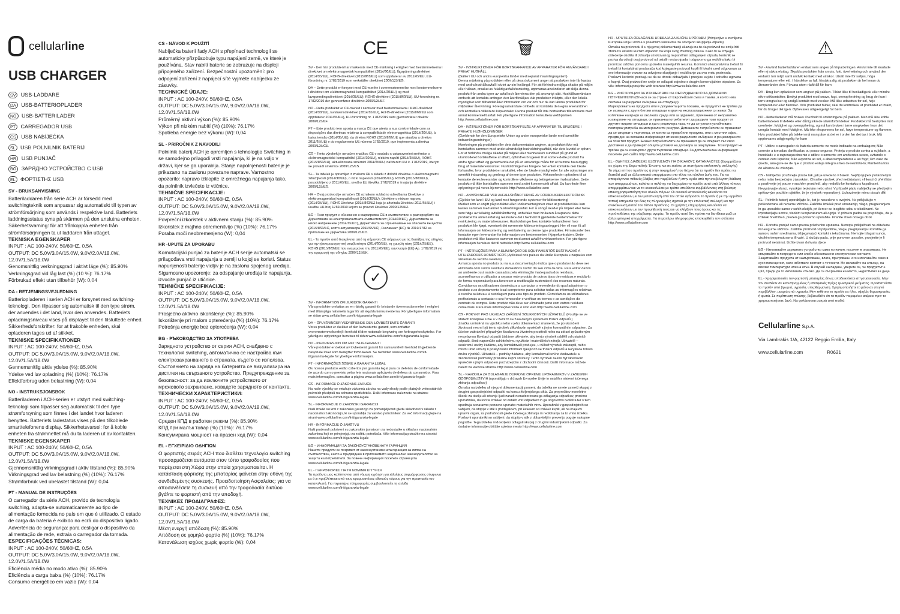cellularline
USB CHARGER
SV USB-LADDARE
DA USB-BATTERIOPLADER
NO USB-BATTERILADER
PT CARREGADOR USB
CS USB NABÍJEČKA
SL USB POLNILNIK BATERIJ
HR USB PUNJAČ
BG ЗАРЯДНО УСТРОЙСТВО С USB
EL ΦΟΡΤΙΣΤΗΣ USB
SV - BRUKSANVISNING
Batteriladdaren från serie ACH är försedd med switchingteknik som anpassar sig automatiskt till typen av strömförsörjning som används i respektive land. Batteriets laddningsstatus syns på skärmen på den anslutna enheten. Säkerhetsvarning: för att frånkoppla enheten från strömförsörjningen ta ut laddaren från uttaget.
TEKNISKA EGENSKAPER
INPUT : AC 100-240V, 50/60HZ, 0.5A
OUTPUT: DC 5.0V/3.0A/15.0W, 9.0V/2.0A/18.0W, 12.0V/1.5A/18.0W
Genomsnittlig verkningsgrad i aktivt läge (%): 85.90%
Verkningsgrad vid låg last (%) (10 %): 76.17%
Förbrukad effekt utan tillbehör (W): 0,04
DA - BETJENINGSVEJLEDNING
Batteriopladeren i serien ACH er forsynet med switching-teknologi. Den tilpasser sig automatisk til den type strøm, der anvendes i det land, hvor den anvendes. Batteriets opladningsniveau vises på displayet til den tilsluttede enhed. Sikkerhedsforskrifter: for at frakoble enheden, skal opladeren tages ud af stikket.
TEKNISKE SPECIFIKATIONER
INPUT : AC 100-240V, 50/60HZ, 0.5A
OUTPUT: DC 5.0V/3.0A/15.0W, 9.0V/2.0A/18.0W, 12.0V/1.5A/18.0W
Gennemsnitlig aktiv ydelse (%): 85.90%
Ydelse ved lav opladning (%) (10%): 76.17%
Effektforbrug uden belastning (W): 0,04
NO - INSTRUKSJONSBOK
Batteriladeren i ACH-serien er utstyrt med switching-teknologi som tilpasser seg automatisk til den type strømforsyning som finnes i det landet hvor laderen benyttes. Batteriets ladestatus vises på den tilkoblede smarttelefonens display. Sikkerhetsvarsel: for å koble enheten fra strømnettet må du ta laderen ut av kontakten.
TEKNISKE EGENSKAPER
INPUT : AC 100-240V, 50/60HZ, 0.5A
OUTPUT: DC 5.0V/3.0A/15.0W, 9.0V/2.0A/18.0W, 12.0V/1.5A/18.0W
Gjennomsnittlig virkningsgrad i aktiv tilstand (%): 85.90%
Virkningsgrad ved lav belastning (%) (10%): 76.17%
Strømforbruk ved ubelastet tilstand (W): 0,04
PT - MANUAL DE INSTRUÇÕES
O carregador da série ACH, provido de tecnologia switching, adapta-se automaticamente ao tipo de alimentação fornecida no país em que é utilizado. O estado de carga da bateria é exibido no ecrã do dispositivo ligado. Advertência de segurança: para desligar o dispositivo da alimentação de rede, extraia o carregador da tomada.
ESPECIFICAÇÕES TÉCNICAS:
INPUT : AC 100-240V, 50/60HZ, 0.5A
OUTPUT: DC 5.0V/3.0A/15.0W, 9.0V/2.0A/18.0W, 12.0V/1.5A/18.0W
Eficiência média no modo ativo (%): 85.90%
Eficiência a carga baixa (%) (10%): 76.17%
Consumo energético em vazio (W): 0,04
CS - NÁVOD K POUŽITÍ
Nabíječka baterií řady ACH s přepínací technologií se automaticky přizpůsobuje typu napájení země, ve které je používána. Stav nabití baterie se zobrazuje na displeji připojeného zařízení. Bezpečnostní upozornění: pro odpojení zařízení z napájecí sítě vyjměte nabíječku ze zásuvky.
TECHNICKÉ ÚDAJE:
INPUT : AC 100-240V, 50/60HZ, 0.5A
OUTPUT: DC 5.0V/3.0A/15.0W, 9.0V/2.0A/18.0W, 12.0V/1.5A/18.0W
Průměrný aktivní výkon (%): 85.90%
Výkon při nízkém nabití (%) (10%): 76.17%
Spotřeba energie bez výkonu (W): 0,04
SL - PRIROČNIK Z NAVODILI
Polnilnik baterij ACH je opremljen s tehnologijo Switching in se samodejno prilagodi vrsti napajanja, ki je na voljo v državi, kjer se ga uporablja. Stanje napolnjenosti baterije je prikazano na zaslonu povezane naprave. Varnostno opozorilo: napravo izklopite iz omrežnega napajanja tako, da polnilnik izvlečete iz vtičnice.
TEHNIČNE SPECIFIKACIJE:
INPUT : AC 100-240V, 50/60HZ, 0.5A
OUTPUT: DC 5.0V/3.0A/15.0W, 9.0V/2.0A/18.0W, 12.0V/1.5A/18.0W
Povprečni izkoristek v aktivnem stanju (%): 85.90%
Izkoristek z majhno obremenitvijo (%) (10%): 76.17%
Poraba moči neobremenjeno (W): 0,04
HR -UPUTE ZA UPORABU
Komutacijski punjač za baterije ACH serije automatski se prilagođava vrsti napajanja u zemlji u kojoj se koristi. Status napunjenosti baterije vidljiv je na zaslonu spojenog uređaja. Sigurnosno upozorenje: za odspajanje uređaja iz napajanja, izvucite punjač iz utičnice.
TEHNIČKE SPECIFIKACIJE:
INPUT : AC 100-240V, 50/60HZ, 0.5A
OUTPUT: DC 5.0V/3.0A/15.0W, 9.0V/2.0A/18.0W, 12.0V/1.5A/18.0W
Prosječno aktivno iskorištenje (%): 85.90%
Iskorištenje pri malom opterećenju (%) (10%): 76.17%
Potrošnja energije bez opterećenja (W): 0,04
BG - РЪКОВОДСТВО ЗА УПОТРЕБА
Зарядното устройство от серия ACH, снабдено с технология switching, автоматично се настройва към електрозахранването в страната, където се използва. Състоянието на заряда на батерията се визуализира на дисплея на свързаното устройство. Предупреждение за безопасност: за да изключите устройството от мрежовото захранване, извадете зарядното от контакта.
ТЕХНИЧЕСКИ ХАРАКТЕРИСТИКИ:
INPUT : AC 100-240V, 50/60HZ, 0.5A
OUTPUT: DC 5.0V/3.0A/15.0W, 9.0V/2.0A/18.0W, 12.0V/1.5A/18.0W
Среден КПД в работен режим (%): 85.90%
КПД при малък товар (%) (10%): 76.17%
Консумирана мощност на празен ход (W): 0,04
EL - ΕΓΧΕΙΡΙΔΙΟ ΟΔΗΓΙΩΝ
Ο φορτιστής σειράς ACH που διαθέτει τεχνολογία switching προσαρμόζεται αυτόματα στον τύπο τροφοδοσίας που παρέχεται στη Χώρα στην οποία χρησιμοποιείται. Η κατάσταση φόρτισης της μπαταρίας φαίνεται στην οθόνη της συνδεδεμένης συσκευής. Προειδοποίηση Ασφαλείας: για να αποσυνδέσετε τη συσκευή από την τροφοδοσία δικτύου βγάλτε το φορτιστή από την υποδοχή.
ΤΕΧΝΙΚΕΣ ΠΡΟΔΙΑΓΡΑΦΕΣ:
INPUT : AC 100-240V, 50/60HZ, 0.5A
OUTPUT: DC 5.0V/3.0A/15.0W, 9.0V/2.0A/18.0W, 12.0V/1.5A/18.0W
Μέση ενεργή απόδοση (%): 85.90%
Απόδοση σε χαμηλό φορτίο (%) (10%): 76.17%
Κατανάλωση ισχύος χωρίς φορτίο (W): 0,04
CE
SV - Den här produkten har markerats med CE-märkning i enlighet med bestämmelserna i direktivet om elektromagnetisk kompatibilitet (2014/30/EU), lågspänningsdirektivet (2014/35/EU), ROHS-direktivet (2015/863/EU) som uppdaterar av 2011/65/EU, EU-förordning nr. 1782/2019 som verkställer direktivet 2009/125/EG.
DA – Dette produkt er forsynet med CE-mærke i overensstemmelse med bestemmelserne i direktivet om elektromagnetisk kompatibilitet (2014/30/EU) og med lavspændingsdirektivet (2014/35/EU), ROHS-direktivet (2015/863/EU), EU-forordning nr. 1782/2019 der gennemfører direktivet 2009/125/EF.
NO - Dette produktet er CE-merket i samsvar med bestemmelsene i EMC-direktivet (2014/30/EU), lavstrømsdirektivet (2014/35/EU), RoHS-direktivet (2015/863/EU som oppdaterer 2011/65/EU), EU-forordning nr. 1782/2019 som gjennomfører direktiv 2009/125/EF.
PT – Este produto tem aposta a marca CE que atesta a sua conformidade com as disposições das diretivas relativas à compatibilidade eletromagnética (2014/30/UE), à baixa tensão (2014/35/UE), da diretiva ROHS (2015/863/UE que atualiza a diretiva 2011/65/UE) e do regulamento UE número 1782/2019, que implementa a diretiva 2009/125/CE.
CS – Tento výrobek je označen značkou CE v souladu s ustanoveními směrnice o elektromagnetické kompatibilitě (2014/30/EU), nízkém napětí (2014/35/EU), ROHS (2015/863/EU), aktualizované směrnicí 2011/65/EU, nařízením EU č. 1782/2019, kterým se provádí směrnice 2009/125/ES.
SL - Ta izdelek je opremljen z znakom CE v skladu z določili direktive o elektromagnetni združljivosti (2014/30/EU), o nizki napetosti (2014/35/EU), ROHS (2015/863/EU), posodobljeno z 2011/65/EU, uredbo EU številka 1782/2019 o izvajanju direktive 2009/125/ES.
HR – Ovaj proizvod je označen CE oznakom sukladno odredbama Direktive o elektromagnetskoj kompatibilnosti (2014/30/EU), Direktive o niskom naponu (2014/35/EU), ROHS Direktive (2015/863/EZ koja je ažurirala Direktivu 2011/65/EU) i uredbe UE broj 1782/2019 kojom se provodi Direktiva 2009/125/EZ.
BG – Този продукт е обозначен с маркировка CE в съответствие с разпоредбите на Директивата за електромагнитната съвместимост (2014/30/ЕС), Директивата за ниско напрежение (2014/35/ЕС), Директивата за ограничаване на опасните вещества (2015/863/ЕС, която актуализира 2011/65/ЕС), Регламент (ЕС) № 2019/1782 за прилагане на Директива 2009/125/ЕО.
EL - Το προϊόν αυτό διακρίνεται από τη σήμανση CE σύμφωνα με τις διατάξεις της οδηγίας για την ηλεκτρομαγνητική συμβατότητα (2014/30/ΕΕ), τη χαμηλή τάση (2014/35/ΕΕ), ROHS (2015/863/ΕΕ που ενημερώνει την 2011/65/ΕΕ), κανονισμό (ΕΕ) Αρ. 1782/2019 για την εφαρμογή της οδηγίας 2009/125/ΕΚ.
✓
SV - INFORMATION OM JURIDISK GARANTI
Våra produkter omfattas av en rättslig garanti för bristande överensstämmelse i enlighet med tillämpliga nationella lagar för att skydda konsumenterna. För ytterligare information se sidan www.cellularline.com/it-it/garanzia-legale
DA – OPLYSNINGER VEDRØRENDE DEN LOVBESTEMTE GARANTI
Vores produkter er dækket af den lovbestemte garanti, som omfatter overensstemmelsesfejl i henhold til den nationale lovgivning om forbrugerbeskyttelse. For yderligere oplysninger henvises til siden www.cellularline.com/it-it/garanzia-legale
NO - INFORMASJON OM RETTSLIG GARANTI
Våre produkter er dekket av lovbestemt garanti for samsvarsfeil i henhold til gjeldende nasjonale lover som beskytter forbrukeren. Se nettsiden www.cellularline.com/it-it/garanzia-legale for ytterligere informasjon.
PT - INFORMAÇÕES SOBRE A GARANTIA LEGAL
Os nossos produtos estão cobertos por garantia legal para os defeitos de conformidade de acordo com o previsto pelas leis nacionais aplicáveis de defesa do consumidor. Para mais informações, consultar a página www.cellularline.com/it-it/garanzia-legale
CS –INFORMACE O ZÁKONNÉ ZÁRUCE
Na naše výrobky se vztahuje zákonná záruka na vady shody podle platných vnitrostátních právních předpisů na ochranu spotřebitele. Další informace naleznete na stránce www.cellularline.com/it-it/garanzia-legale
SL - INFORMACIJE O ZAKONSKI GARANCIJI
Naši izdelki so kriti z zakonsko garancijo za pomanjkljivosti glede skladnosti v skladu z nacionalno zakonodajo, ki se uporablja za varstvo potrošnikov. Za več informacij glejte na strani www.cellularline.com/it-it/garanzia-legale
HR - INFORMACIJE O JAMSTVU
Naši proizvodi pokriveni su zakonskim jamstvom za nedostatke u skladu s nacionalnim zakonima koji se primjenjuju za zaštitu potrošača. Više informacija potražite na stranici www.cellularline.com/it-it/garanzia-legale
BG – ИНФОРМАЦИЯ ЗА ЗАКОНОУСТАНОВЕНАТА ГАРАНЦИЯ
Нашите продукти се покриват от законоустановената гаранция за липса на съответствие, както е предвидено в приложимото национално законодателство за защита на потребителя. За повече информация посетете страницата www.cellularline.com/it-it/garanzia-legale
EL - ΠΛΗΡΟΦΟΡΙΕΣ ΓΙΑ ΤΗ ΝΟΜΙΜΗ ΕΓΓΥΗΣΗ
Τα προϊόντα μας καλύπτονται από νόμιμη εγγύηση για ελλείψεις συμμόρφωσης σύμφωνα με ό,τι προβλέπεται από τους εφαρμοστέους εθνικούς νόμους για την προστασία του καταναλωτή. Για περαιτέρω πληροφορίες συμβουλευτείτε τη σελίδα www.cellularline.com/it-it/garanzia-legale
🗑
SV - INSTRUKTIONER FÖR BORTSKAFFANDE AV APPARATER FÖR ANVÄNDARE I PRIVAT HUSHÅLL
(Gäller i EU och andra europeiska länder med separat insamlingssystem)
Denna märkning på produkten eller på dess dokument anger att produkten inte får kastas med andra hushållsavfall i slutet av sin livslängd. För att förhindra möjliga skador på miljön eller hälsan, orsakat av felaktig avfallshantering, uppmanas användaren att skilja denna produkt från andra typer av avfall och återvinna den på ansvarigt sätt. Hushållsanvändare ombeds att kontakta antingen den återförsäljare där produkten inköpts, eller den lokala myndighet som tillhandahåller information om var och hur de kan lämna produkten för miljösäker återvinning. Företagsanvändare ombeds att kontakta den egna leverantören och kontrollera villkoren i köpeavtalet. Denna produkt får inte bortskaffas tillsammans med annat kommersiellt avfall. För ytterligare information konsultera webbplatsen http://www.cellularline.com
DA - INSTRUKTIONER FOR BORTSKAFFELSE AF APPARATER TIL BRUGERE I PRIVATE HUSHOLDNINGER
(Gældende for den Europæiske Union og andre europæiske lande med særskilte indsamlingsordninger)
Mærkningen på produktet eller dets dokumentation angiver, at produktet ikke må bortskaffes sammen med andet almindeligt husholdningsaffald, når dets levetid er ophørt. For at forhindre mulige skader på miljøet eller menneskers sundhed på grund af ukontrolleret bortskaffelse af affald, opfordres brugeren til at sortere dette produkt fra andre typer affald og genanvende det på en ansvarlige måde for at fremme bæredygtig brug af materialeressourcer. Husholdningernes brugere bør enten kontakte den lokale forhandler, hvor produktet er anskaffet, eller de lokale myndigheder for alle oplysninger om særskilt indsamling og genbrug af denne type produkter. Virksomheder opfordres til at kontakte deres leverandør og kontrollere vilkårene og betingelserne i købsaftalen. Dette produkt må ikke bortskaffes sammen med andet kommercielt affald. Du kan finde flere oplysninger på vores hjemmeside http://www.cellularline.com
NO - ANVISNINGER VED AVFALLSHÅNDTERING AV FORBRUKERELEKTRONIKK
(Gjelder for land i EU og land med fungerende systemer for kildesortering)
Merket som er angitt på produktet eller i dokumentasjonen viser at produktet ikke kan kastes sammen med annet husholdningsavfall. For å unngå skader på miljøet eller helse som følge av feilaktig avfallshåndtering, anbefaler man brukeren å separere dette produktet fra annet avfall og resirkulere det i henhold til gjeldende bestemmelser for resirkulering av materialressurser. Husholdninger bes kontakte forhandleren hvor produktet ble kjøpt, eventuelt det nærmeste kildesorteringsanlegget. Her vil man få all informasjon om kildesortering og resirkulering av denne type produkter. Firmakunder bes kontakte egen leverandør for informasjon om bestemmelser i kjøpekontrakten. Dette produktet må ikke kasseres sammen med annet avfall fra virksomheten. For ytterligere informasjon henvises det til nettsiden http://www.cellularline.com
PT - INSTRUÇÕES PARA A ELIMINAÇÃO DE EQUIPAMENTOS DESTINADAS A UTILIZADORES DOMÉSTICOS (Aplicável nos países da União Europeia e naqueles com sistemas de recolha seletiva)
A marca aposta no produto ou na sua documentação indica que o produto não deve ser eliminado com outros resíduos domésticos no fim do seu ciclo de vida. Para evitar danos ao ambiente ou à saúde causados pela eliminação inadequada dos resíduos, aconselhamos o utilizador a separar este produto de outros tipos de resíduos e reciclá-lo de forma responsável para favorecer a reutilização sustentável dos recursos naturais. Convidamos os utilizadores domésticos a contactar o revendedor do qual adquiriram o produto ou o departamento local competente para solicitar todas as informações relativas à recolha seletiva e à reciclagem para este tipo de produto. Convidamos os utilizadores profissionais a contactar o seu fornecedor e verificar os termos e as condições do contrato de compra. Este produto não deve ser eliminado junto com outros resíduos comerciais. Para mais informações visite o sítio web http://www.cellularline.com
CS - POKYNY PRO UKVIDACI ZAŘÍZENÍ SOUKROMÝCH UŽIVATELŮ (Použije se ve státech Evropské Unie a v zemích se zavedeným systémem třídění odpadů.)
Značka umístěná na výrobku nebo v jeho dokumentaci znamená, že po ukončení životnosti nesmí být tento výrobek zlikvidován společně s jiným komunálním odpadem. Za účelem zabránění případným škodám na životním prostředí nebo na zdraví způsobeným nesprávnou likvidací odpadů žádáme uživatele, aby tento výrobek oddělil od ostatních odpadů, čímž napomůže udržitelnému využívání materiálních zdrojů. Uživatelé – soukromé osoby žádáme, aby kontaktovali prodejce, u něhož výrobek zakoupili, nebo místní úřad určený k poskytování informací týkajících se třídění odpadů a recyklace tohoto druhu výrobků. Uživatelé – podniky žádáme, aby kontaktovali svého dodavatele a zkontrolovali podmínky příslušné kupní smlouvy. Tento výrobek nesmí být likvidován společně s jiným odpadem pocházejícím z obchodní činnosti. Další informace můžete nalézt na webové stránce http://www.cellularline.com
SL - NAVODILA ZA ODLAGANJE ODPADNE OPREME UPORABNIKOV V ZASEBNIH GOSPODINJSTVIH (uporabljajo v državah Evropske Unije in ostalih s sistemi ločenega zbiranja odpadkov)
Oznaka na izdelku ali njegovi dokumentaciji pomeni, da izdelka ne smete zavreči skupaj z drugimi gospodinjskimi odpadki na koncu življenjskega cikla. Za preprečitev morebitne škode za okolje ali zdravje ljudi zaradi nenadzorovanega odlaganja odpadkov, prosimo uporabnika, da loči ta izdelek od ostalih vrst odpadkov in ga odgovorno reciklira ter s tem spodbuja sonaravno ponovno uporabo materialnih virov. Uporabniki v gospodinjstvih so vabljeni, da stopijo v stik s prodajalcem, pri katerem so izdelek kupili, ali na krajevni upravni organ, za podrobnosti glede ločenega zbiranja in recikliranja za to vrsto izdelka. Poslovni uporabniki so vabljeni, da stopijo v stik z dobavitelji in preverijo pogoje nakupne pogodbe. Tega izdelka ni dovoljeno odlagati skupaj z drugimi industrijskimi odpadki. Za dodatne informacije obiščite spletno mesto http://www.cellularline.com
HR - UPUTE ZA ODLAGANJE UREĐAJA ZA KUĆNU UPORABU (Primjenjivo u zemljama Europske unije i onima s posebnim sustavima za odvojeno skupljanje otpada)
Oznaka na proizvodu ili u njegovoj dokumentaciji ukazuje na to da proizvod ne smije biti zbrinut s ostalim kućnim otpadom na kraju svog životnog ciklusa. Kako bi se izbjeglo oštećenje okoliša ili zdravlja uzrokovanog nepravilnim odlaganjem otpada, korisnik se poziva da odvoji ovaj proizvod od ostalih vrsta otpada i odgovorno ga reciklira kako bi promicao održivu ponovnu upotrebu materijalnih resursa. Korisnici u kućanstvima trebali bi trebali bi kontaktirati prodavača kod kojegaste proizvod kupili ili lokalni ured odgovoran za sve informacije vezane za odvojeno skupljanje i recikliranje za ovu vrstu proizvoda. Poslovni korisnici pozivaju se da se obrate dobavljaču i provjere uvjete i odredbe ugovora o kupnji. Ovaj proizvod ne smije se odlagati zajedno s drugim komercijalnim otpadom. Za više informacija posjetite web stranicu http://www.cellularline.com
BG – ИНСТРУКЦИИ ЗА ИЗХВЪРЛЯНЕ НА ОБОРУДВАНЕТО ЗА ДОМАШНИ ПОТРЕБИТЕЛИ (Отнася се за страни от Европейския съюз и такива, в които има система за разделно събиране на отпадъци)
Маркировката на продукта или в документацията показва, че продуктът не трябва да се изхвърля с други битови отпадъци в края на експлоатационния си живот. За избягване на вреди за околната среда или за здравето, причинени от неправилно изхвърляне на отпадъци, се приканва потребителят да раздели този продукт от другите видове отпадъци и да го рециклира така, че да се улесни устойчивата повторна употреба на материалните ресурси. Домашните потребители се приканват да се свържат с търговеца, от когото са придобили продукта, или с местния офис, предвиден за всякаква информация относно разделното събиране и рециклирането на този тип продукт. Бизнес потребителите се приканват да се свържат със своя доставчик и да проверят общите условия на договора за закупуване. Този продукт не трябва да се изхвърля с други търговски отпадъци. За допълнителна информация посетете уеб сайта http://www.cellularline.com
EL - ΟΔΗΓΙΕΣ ΔΙΑΘΕΣΗΣ ΕΞΟΠΛΙΣΜΟΥ ΓΙΑ ΟΙΚΙΑΚΟΥΣ ΚΑΤΑΝΑΛΩΤΕΣ (Εφαρμόζεται σε χώρες της Ευρωπαϊκής Ένωσης και σε εκείνες με συστήματα επιλεκτικής συλλογής)
Το σήμα επί του προϊόντος ή στην τεκμηρίωσή του δείχνει ότι το προϊόν δεν πρέπει να διατεθεί μαζί με άλλα οικιακά απορρίμματα στο τέλος του κύκλου ζωής του. Για να αποφεύγονται πιθανές βλάβες στο περιβάλλον ή στην υγεία από την ανεξέλεγκτη διάθεση των απορριμμάτων, καλείται ο πελάτης να διαχωρίσει το προϊόν αυτό από άλλους τύπους απορριμμάτων και να το ανακυκλώσει με τρόπο υπεύθυνο συμβάλλοντας στη βιώσιμη επαναχρησιμοποίηση των υλικών πόρων. Οι οικιακοί καταναλωτές καλούνται να επικοινωνήσουν με τον μεταπωλητή από τον οποίο αγόρασαν το προϊόν ή με την αρμόδια τοπική υπηρεσία για όλες τις πληροφορίες σχετικά με την επιλεκτική συλλογή και την ανακύκλωση αυτού του τύπου προϊόντος. Οι χρήστες επιχειρήσεις καλούνται να επικοινωνήσουν με τον προμηθευτή τους και να ελέγξουν τους όρους και τις προϋποθέσεις της σύμβασης αγοράς. Το προϊόν αυτό δεν πρέπει να διατίθεται μαζί με άλλα εμπορικά απορρίμματα. Για περαιτέρω πληροφορίες επισκεφθείτε τον ιστότοπο http://www.cellularline.com
⚠
SV - Använd batteriladdaren endast som anges på förpackningen. Anslut inte till skadade eller ej säkra eluttag. Skydda produkten från smuts, fukt, överhettning och använd den endast i torr miljö samt undvik kontakt med vätskor. Utsätt inte för solljus, höga temperaturer eller eld. I händelse av fall, försäkra dig att produkten är hel innan du återanvänder den. Förvara utom räckhåll för barn
DA - Brug kun opladeren som angivet på pakken. Tilslut ikke til beskadigede eller mindre sikre stikkontakter. Beskyt produktet mod snavs, fugt, overophedning og brug det kun i tørre omgivelser og undgå kontakt med væsker. Må ikke udsættes for sol, høje temperaturer eller flammer. Hvis produktet falder, skal du kontrollere at produktet er intakt, før du bruger det igen. Opbevares utilgængeligt for børn
NO - Batteriladeren må brukes i henhold til anvisningene på pakken. Man må ikke koble batteriladeren til defekte eller dårlig sikrede strømforbindelser. Produktet må beskyttes mot urenheter, fuktighet og overoppheting, og må kun brukes i tørre omgivelser hvor det unngås kontakt med fuktighet. Må ikke eksponeres for sol, høye temperaturer og flammer. Hvis produktet faller på bakken må man påse at det er i orden før det tas i bruk. Må oppbevares utilgjengelig for barn
PT - Utilize o carregador de bateria somente no modo indicado na embalagem; Não conecte a tomadas danificadas ou pouco seguras; Proteja o produto contra a sujidade, a humidade e o superaquecimento e utilize-o somente em ambientes secos, evitando o contato com líquidos; Não exponha ao sol, a altas temperaturas e ao fogo; Em caso de queda, assegure-se de que o produto esteja íntegro antes de reutilizá-lo; Mantenha fora do alcance de crianças.
CS - Nabíječku používejte pouze tak, jak je uvedeno v balení. Nepřipojujte k poškozeným nebo málo bezpečným zásuvkám. Chraňte výrobek před nečistotami, vlhkostí či přehřátím a používejte jej pouze v suchém prostředí, aby nedošlo ke kontaktu s kapalinami. Nevystavujte slunci, vysokým teplotám nebo ohni. V případě pádu nabíječky se před jejím opětovným použitím ujistěte, že je výrobek neporušený. Uchovávejte mimo dosah dětí
SL - Polnilnik baterij uporabljajte le, kot je navedeno v ovojnini. Ne priključujte v poškodovane ali nevarne vtičnice. Zaščitite izdelek pred umazanijo, vlago, pregrevanjem in ga uporabite samo v suhih okoljih, pri čemer se izogibite stiku s tekočinami. Ne izpostavljajte soncu, visokim temperaturam ali ognju. V primeru padca se prepričajte, da je izdelek brezhiben, preden ga ponovno uporabite. Hranite izven dosega otrok
HR - Koristite punjač samo prema priloženim uputama. Nemojte priključivati na oštećene ili nesigurne utičnice. Zaštitite proizvod od prljavštine, vlage, pregrijavanja i koristite ga samo u suhim sredinama, izbjegavajući kontakt s tekućinama. Nemojte izlagati suncu, visokim temperaturama ili vatri. U slučaju pada, prije ponovne uporabe, provjerite je li proizvod netaknut. Držite izvan dohvata djece
BG - Използвайте зарядното устройство само по начин, посочен в опаковката. Не свързвайте в повредени или слабо обезопасени електрически контакти. Защитавайте продукта от замърсяване, влага, прегряване и го използвайте само в сухи помещения, като избягвате контакт с течности. Не излагайте на слънце, на високи температури или на огън. В случай на падане, уверете се, че продуктът е цял, преди да го използвате отново. Да се съхранява на място, недостъпно за деца
EL - Χρησιμοποιείτε τον φορτιστή μπαταρίας όπως υποδεικνύεται στη συσκευασία. Μην τον συνδέετε σε κατεστραμμένες ή επισφαλείς πρίζες ηλεκτρικού ρεύματος. Προστατεύστε το προϊόν από βρωμιά, υγρασία, υπερθέρμανση. Χρησιμοποιήστε το μόνο σε στεγνό περιβάλλον, μακριά από υγρασία. Μην εκθέτετε το προϊόν σε ήλιο, υψηλές θερμοκρασίες ή φωτιά. Σε περίπτωση πτώσης, βεβαιωθείτε ότι το προϊόν παραμένει ακέραιο πριν το χρησιμοποιήσετε ξανά. Να φυλάσσεται μακριά από παιδιά
Cellularline S.p.A.
Via Lambrakis 1/A, 42122 Reggio Emilia, Italy
www.cellularline.com R0621